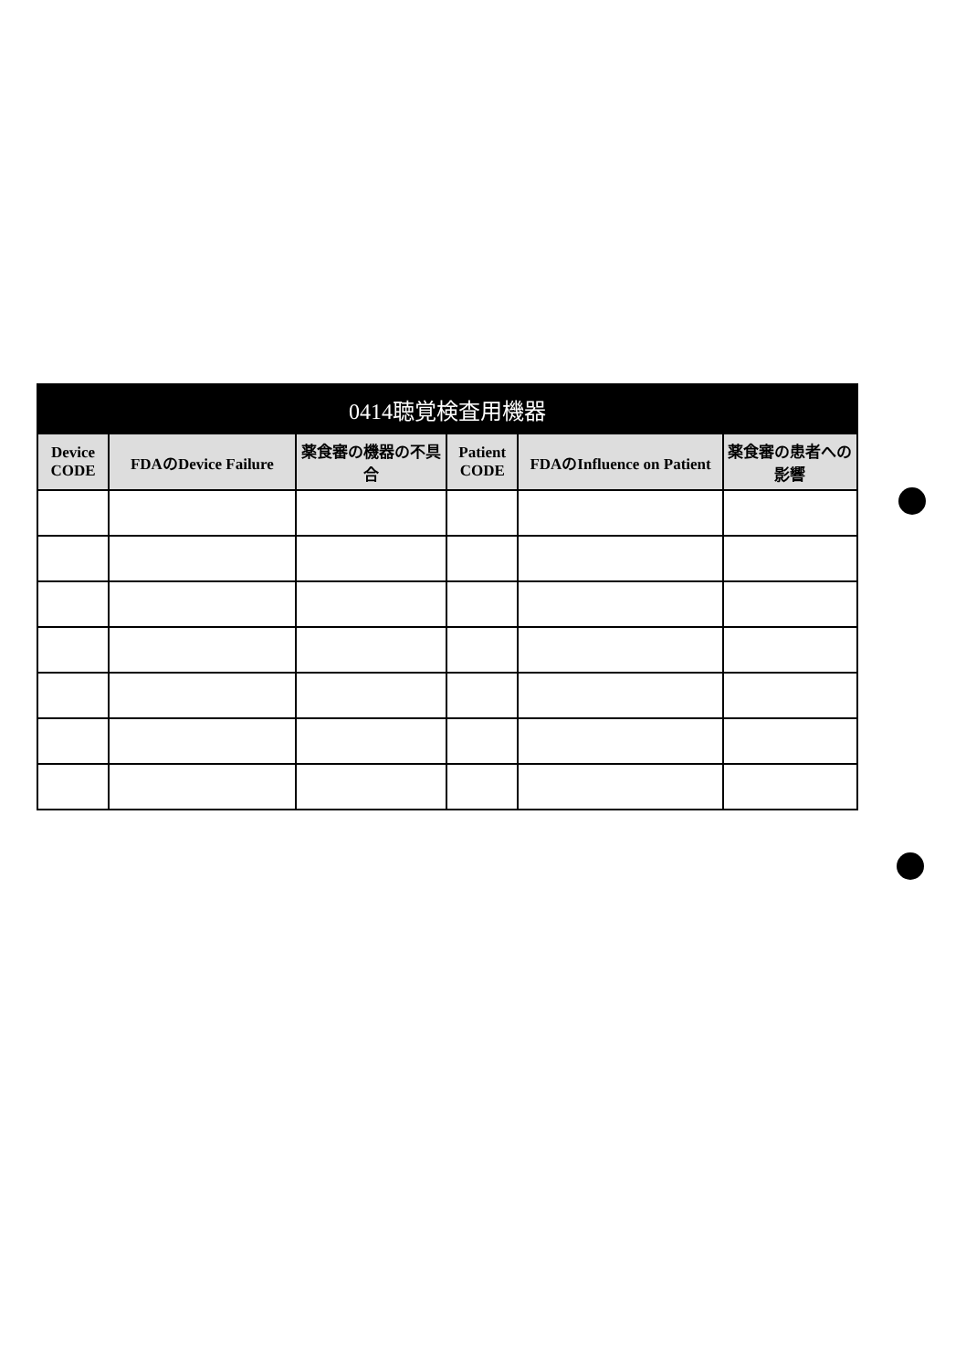| 0414聴覚検査用機器 | | | | | |
| --- | --- | --- | --- | --- | --- |
| Device CODE | FDAのDevice Failure | 薬食審の機器の不具合 | Patient CODE | FDAのInfluence on Patient | 薬食審の患者への影響 |